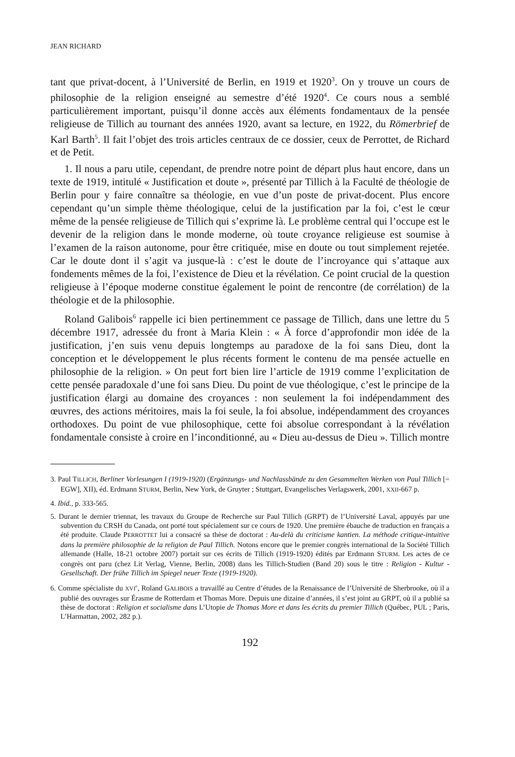JEAN RICHARD
tant que privat-docent, à l’Université de Berlin, en 1919 et 1920<sup>3</sup>. On y trouve un cours de philosophie de la religion enseigné au semestre d’été 1920<sup>4</sup>. Ce cours nous a semblé particulièrement important, puisqu’il donne accès aux éléments fondamentaux de la pensée religieuse de Tillich au tournant des années 1920, avant sa lecture, en 1922, du Römerbrief de Karl Barth<sup>5</sup>. Il fait l’objet des trois articles centraux de ce dossier, ceux de Perrottet, de Richard et de Petit.
1. Il nous a paru utile, cependant, de prendre notre point de départ plus haut encore, dans un texte de 1919, intitulé « Justification et doute », présenté par Tillich à la Faculté de théologie de Berlin pour y faire connaître sa théologie, en vue d’un poste de privat-docent. Plus encore cependant qu’un simple thème théologique, celui de la justification par la foi, c’est le cœur même de la pensée religieuse de Tillich qui s’exprime là. Le problème central qui l’occupe est le devenir de la religion dans le monde moderne, où toute croyance religieuse est soumise à l’examen de la raison autonome, pour être critiquée, mise en doute ou tout simplement rejetée. Car le doute dont il s’agit va jusque-là : c’est le doute de l’incroyance qui s’attaque aux fondements mêmes de la foi, l’existence de Dieu et la révélation. Ce point crucial de la question religieuse à l’époque moderne constitue également le point de rencontre (de corrélation) de la théologie et de la philosophie.
Roland Galibois<sup>6</sup> rappelle ici bien pertinemment ce passage de Tillich, dans une lettre du 5 décembre 1917, adressée du front à Maria Klein : « À force d’approfondir mon idée de la justification, j’en suis venu depuis longtemps au paradoxe de la foi sans Dieu, dont la conception et le développement le plus récents forment le contenu de ma pensée actuelle en philosophie de la religion. » On peut fort bien lire l’article de 1919 comme l’explicitation de cette pensée paradoxale d’une foi sans Dieu. Du point de vue théologique, c’est le principe de la justification élargi au domaine des croyances : non seulement la foi indépendamment des œuvres, des actions méritoires, mais la foi seule, la foi absolue, indépendamment des croyances orthodoxes. Du point de vue philosophique, cette foi absolue correspondant à la révélation fondamentale consiste à croire en l’inconditionné, au « Dieu au-dessus de Dieu ». Tillich montre
3. Paul TILLICH, Berliner Vorlesungen I (1919-1920) (Ergänzungs- und Nachlassbände zu den Gesammelten Werken von Paul Tillich [= EGW], XII), éd. Erdmann STURM, Berlin, New York, de Gruyter ; Stuttgart, Evangelisches Verlagswerk, 2001, XXII-667 p.
4. Ibid., p. 333-565.
5. Durant le dernier triennat, les travaux du Groupe de Recherche sur Paul Tillich (GRPT) de l’Université Laval, appuyés par une subvention du CRSH du Canada, ont porté tout spécialement sur ce cours de 1920. Une première ébauche de traduction en français a été produite. Claude PERROTTET lui a consacré sa thèse de doctorat : Au-delà du criticisme kantien. La méthode critique-intuitive dans la première philosophie de la religion de Paul Tillich. Notons encore que le premier congrès international de la Société Tillich allemande (Halle, 18-21 octobre 2007) portait sur ces écrits de Tillich (1919-1920) édités par Erdmann STURM. Les actes de ce congrès ont paru (chez Lit Verlag, Vienne, Berlin, 2008) dans les Tillich-Studien (Band 20) sous le titre : Religion - Kultur - Gesellschaft. Der frühe Tillich im Spiegel neuer Texte (1919-1920).
6. Comme spécialiste du XVI<sup>e</sup>, Roland GALIBOIS a travaillé au Centre d’études de la Renaissance de l’Université de Sherbrooke, où il a publié des ouvrages sur Érasme de Rotterdam et Thomas More. Depuis une dizaine d’années, il s’est joint au GRPT, où il a publié sa thèse de doctorat : Religion et socialisme dans L’Utopie de Thomas More et dans les écrits du premier Tillich (Québec, PUL ; Paris, L’Harmattan, 2002, 282 p.).
192